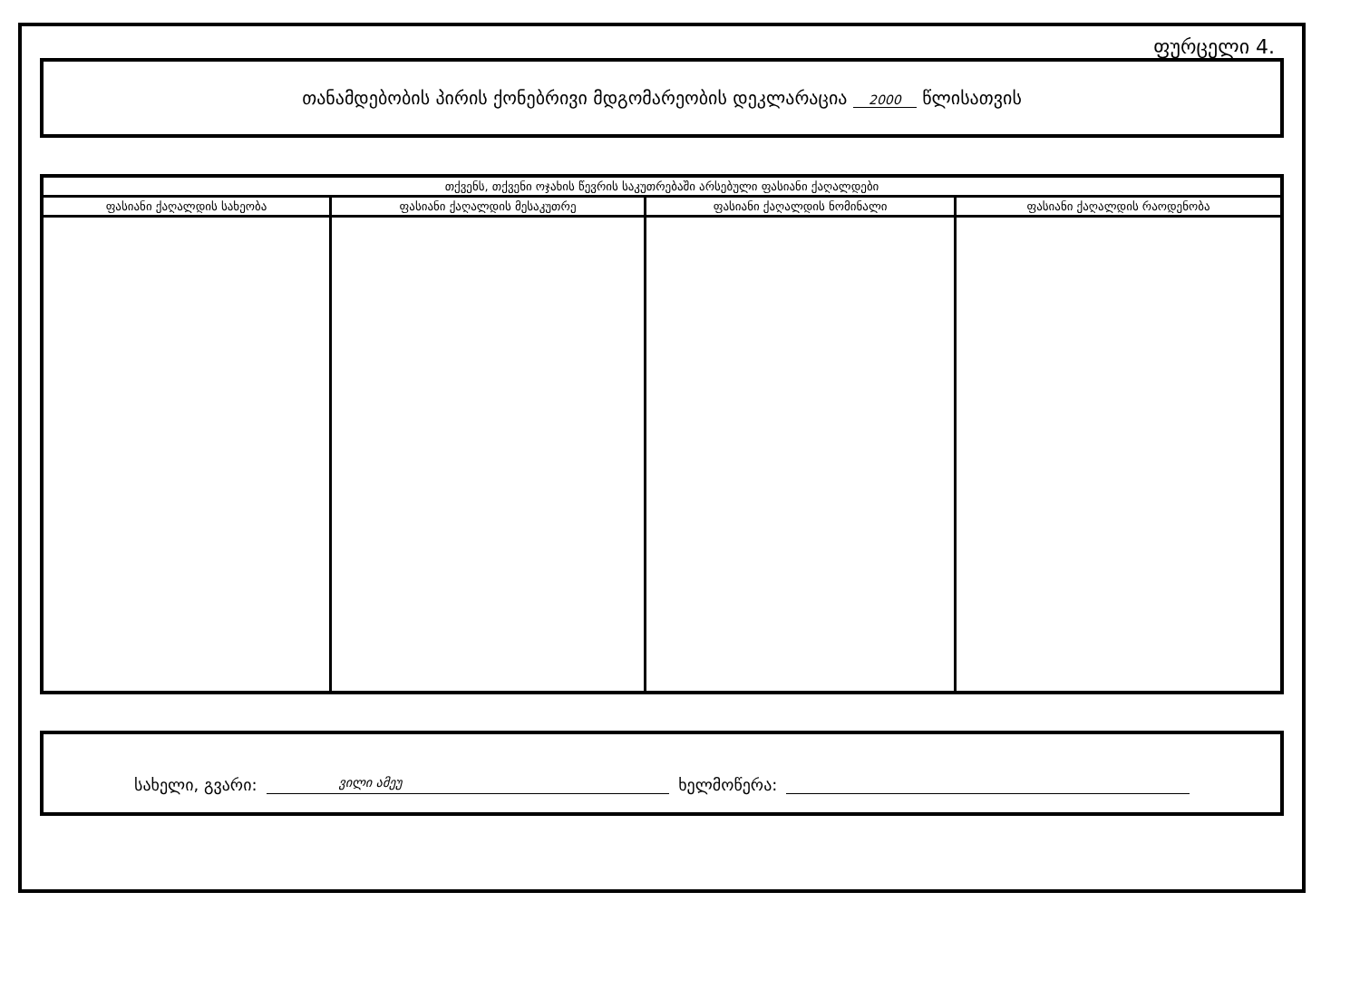ფურცელი 4.
თანამდებობის პირის ქონებრივი მდგომარეობის დეკლარაცია 2000 წლისათვის
| თქვენს, თქვენი ოჯახის წევრის საკუთრებაში არსებული ფასიანი ქაღალდები | | | |
| --- | --- | --- | --- |
| ფასიანი ქაღალდის სახეობა | ფასიანი ქაღალდის მესაკუთრე | ფასიანი ქაღალდის ნომინალი | ფასიანი ქაღალდის რაოდენობა |
სახელი, გვარი: ვილი ამეუ ხელმოწერა: